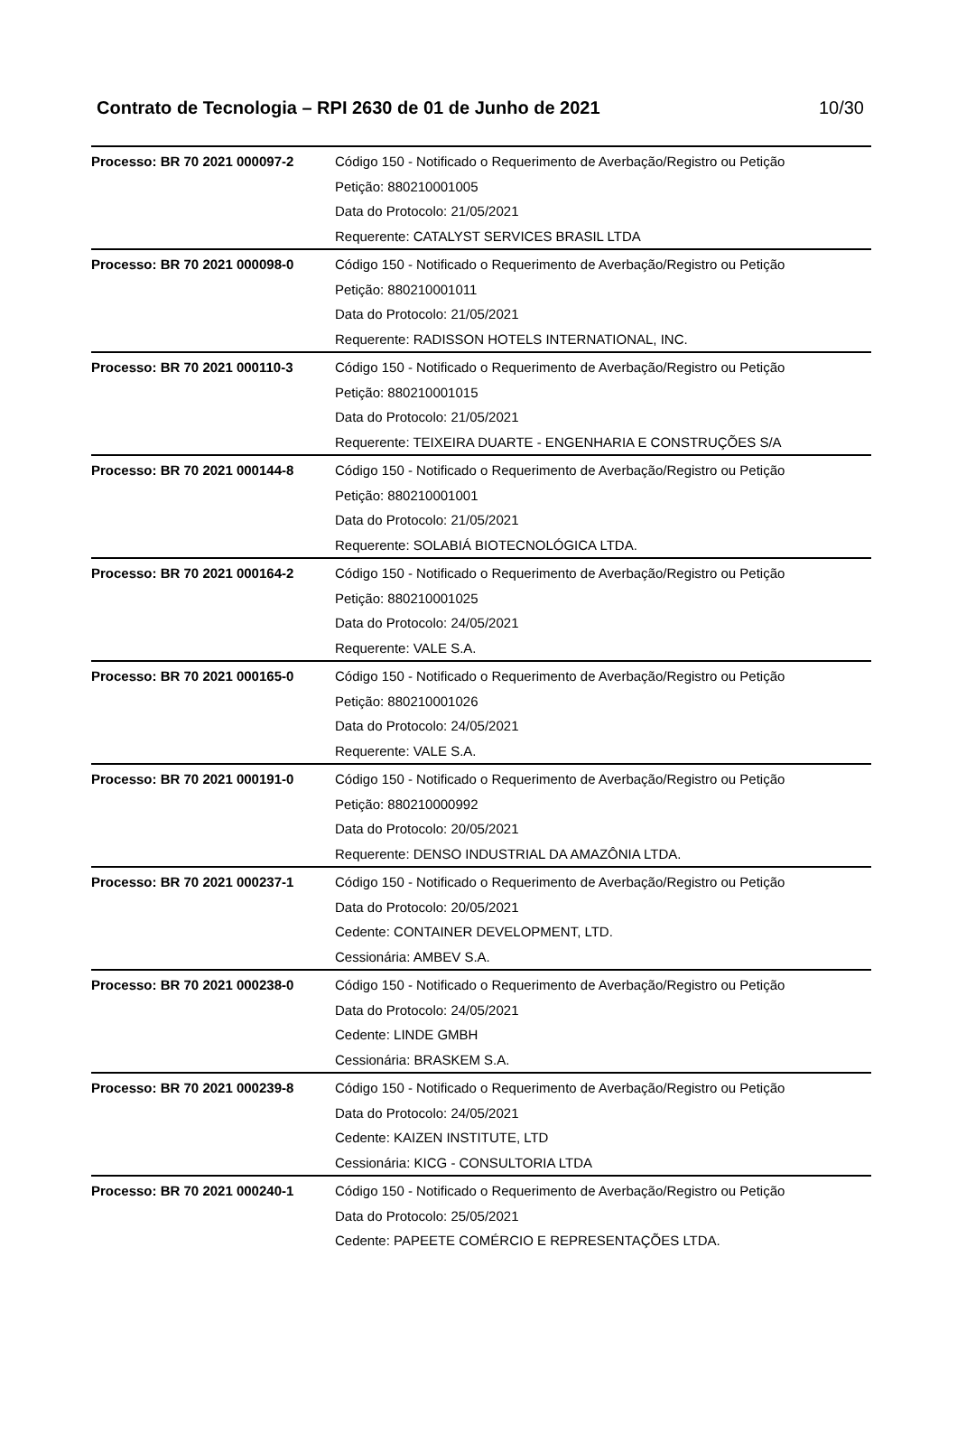Contrato de Tecnologia – RPI 2630 de 01 de Junho de 2021 10/30
| Processo: BR 70 2021 000097-2 | Código 150 - Notificado o Requerimento de Averbação/Registro ou Petição Petição: 880210001005 Data do Protocolo: 21/05/2021 Requerente: CATALYST SERVICES BRASIL LTDA |
| Processo: BR 70 2021 000098-0 | Código 150 - Notificado o Requerimento de Averbação/Registro ou Petição Petição: 880210001011 Data do Protocolo: 21/05/2021 Requerente: RADISSON HOTELS INTERNATIONAL, INC. |
| Processo: BR 70 2021 000110-3 | Código 150 - Notificado o Requerimento de Averbação/Registro ou Petição Petição: 880210001015 Data do Protocolo: 21/05/2021 Requerente: TEIXEIRA DUARTE - ENGENHARIA E CONSTRUÇÕES S/A |
| Processo: BR 70 2021 000144-8 | Código 150 - Notificado o Requerimento de Averbação/Registro ou Petição Petição: 880210001001 Data do Protocolo: 21/05/2021 Requerente: SOLABIÁ BIOTECNOLÓGICA LTDA. |
| Processo: BR 70 2021 000164-2 | Código 150 - Notificado o Requerimento de Averbação/Registro ou Petição Petição: 880210001025 Data do Protocolo: 24/05/2021 Requerente: VALE S.A. |
| Processo: BR 70 2021 000165-0 | Código 150 - Notificado o Requerimento de Averbação/Registro ou Petição Petição: 880210001026 Data do Protocolo: 24/05/2021 Requerente: VALE S.A. |
| Processo: BR 70 2021 000191-0 | Código 150 - Notificado o Requerimento de Averbação/Registro ou Petição Petição: 880210000992 Data do Protocolo: 20/05/2021 Requerente: DENSO INDUSTRIAL DA AMAZÔNIA LTDA. |
| Processo: BR 70 2021 000237-1 | Código 150 - Notificado o Requerimento de Averbação/Registro ou Petição Data do Protocolo: 20/05/2021 Cedente: CONTAINER DEVELOPMENT, LTD. Cessionária: AMBEV S.A. |
| Processo: BR 70 2021 000238-0 | Código 150 - Notificado o Requerimento de Averbação/Registro ou Petição Data do Protocolo: 24/05/2021 Cedente: LINDE GMBH Cessionária: BRASKEM S.A. |
| Processo: BR 70 2021 000239-8 | Código 150 - Notificado o Requerimento de Averbação/Registro ou Petição Data do Protocolo: 24/05/2021 Cedente: KAIZEN INSTITUTE, LTD Cessionária: KICG - CONSULTORIA LTDA |
| Processo: BR 70 2021 000240-1 | Código 150 - Notificado o Requerimento de Averbação/Registro ou Petição Data do Protocolo: 25/05/2021 Cedente: PAPEETE COMÉRCIO E REPRESENTAÇÕES LTDA. |